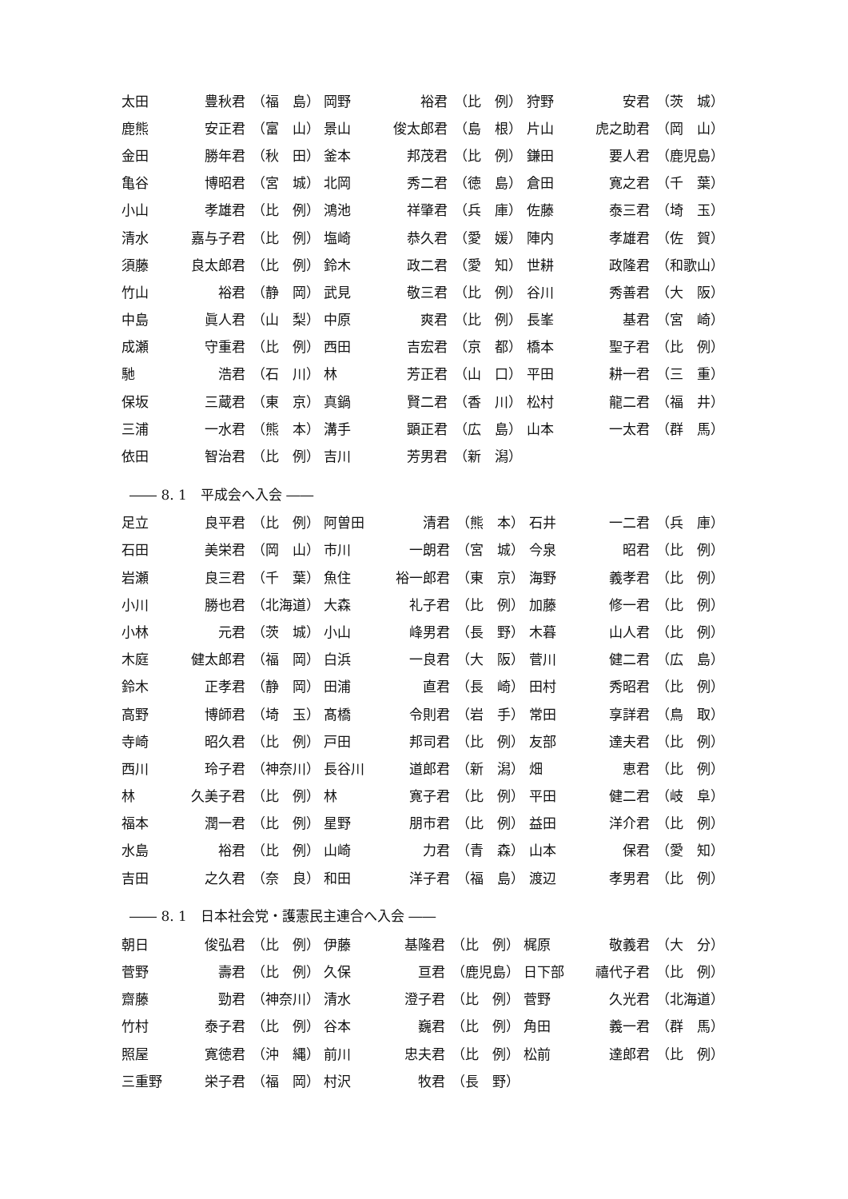| 太田 | 豊秋君 | （福 島） | 岡野 | 裕君 | （比 例） | 狩野 | 安君 | （茨 城） |
| 鹿熊 | 安正君 | （富 山） | 景山 | 俊太郎君 | （島 根） | 片山 | 虎之助君 | （岡 山） |
| 金田 | 勝年君 | （秋 田） | 釜本 | 邦茂君 | （比 例） | 鎌田 | 要人君 | （鹿児島） |
| 亀谷 | 博昭君 | （宮 城） | 北岡 | 秀二君 | （徳 島） | 倉田 | 寛之君 | （千 葉） |
| 小山 | 孝雄君 | （比 例） | 鴻池 | 祥肇君 | （兵 庫） | 佐藤 | 泰三君 | （埼 玉） |
| 清水 | 嘉与子君 | （比 例） | 塩崎 | 恭久君 | （愛 媛） | 陣内 | 孝雄君 | （佐 賀） |
| 須藤 | 良太郎君 | （比 例） | 鈴木 | 政二君 | （愛 知） | 世耕 | 政隆君 | （和歌山） |
| 竹山 | 裕君 | （静 岡） | 武見 | 敬三君 | （比 例） | 谷川 | 秀善君 | （大 阪） |
| 中島 | 眞人君 | （山 梨） | 中原 | 爽君 | （比 例） | 長峯 | 基君 | （宮 崎） |
| 成瀬 | 守重君 | （比 例） | 西田 | 吉宏君 | （京 都） | 橋本 | 聖子君 | （比 例） |
| 馳 | 浩君 | （石 川） | 林 | 芳正君 | （山 口） | 平田 | 耕一君 | （三 重） |
| 保坂 | 三蔵君 | （東 京） | 真鍋 | 賢二君 | （香 川） | 松村 | 龍二君 | （福 井） |
| 三浦 | 一水君 | （熊 本） | 溝手 | 顕正君 | （広 島） | 山本 | 一太君 | （群 馬） |
| 依田 | 智治君 | （比 例） | 吉川 | 芳男君 | （新 潟） | | | |
―― 8. 1　平成会へ入会 ――
| 足立 | 良平君 | （比 例） | 阿曽田 | 清君 | （熊 本） | 石井 | 一二君 | （兵 庫） |
| 石田 | 美栄君 | （岡 山） | 市川 | 一朗君 | （宮 城） | 今泉 | 昭君 | （比 例） |
| 岩瀬 | 良三君 | （千 葉） | 魚住 | 裕一郎君 | （東 京） | 海野 | 義孝君 | （比 例） |
| 小川 | 勝也君 | （北海道） | 大森 | 礼子君 | （比 例） | 加藤 | 修一君 | （比 例） |
| 小林 | 元君 | （茨 城） | 小山 | 峰男君 | （長 野） | 木暮 | 山人君 | （比 例） |
| 木庭 | 健太郎君 | （福 岡） | 白浜 | 一良君 | （大 阪） | 菅川 | 健二君 | （広 島） |
| 鈴木 | 正孝君 | （静 岡） | 田浦 | 直君 | （長 崎） | 田村 | 秀昭君 | （比 例） |
| 高野 | 博師君 | （埼 玉） | 髙橋 | 令則君 | （岩 手） | 常田 | 享詳君 | （鳥 取） |
| 寺崎 | 昭久君 | （比 例） | 戸田 | 邦司君 | （比 例） | 友部 | 達夫君 | （比 例） |
| 西川 | 玲子君 | （神奈川） | 長谷川 | 道郎君 | （新 潟） | 畑 | 恵君 | （比 例） |
| 林 | 久美子君 | （比 例） | 林 | 寛子君 | （比 例） | 平田 | 健二君 | （岐 阜） |
| 福本 | 潤一君 | （比 例） | 星野 | 朋市君 | （比 例） | 益田 | 洋介君 | （比 例） |
| 水島 | 裕君 | （比 例） | 山崎 | 力君 | （青 森） | 山本 | 保君 | （愛 知） |
| 吉田 | 之久君 | （奈 良） | 和田 | 洋子君 | （福 島） | 渡辺 | 孝男君 | （比 例） |
―― 8. 1　日本社会党・護憲民主連合へ入会 ――
| 朝日 | 俊弘君 | （比 例） | 伊藤 | 基隆君 | （比 例） | 梶原 | 敬義君 | （大 分） |
| 菅野 | 壽君 | （比 例） | 久保 | 亘君 | （鹿児島） | 日下部 | 禧代子君 | （比 例） |
| 齋藤 | 勁君 | （神奈川） | 清水 | 澄子君 | （比 例） | 菅野 | 久光君 | （北海道） |
| 竹村 | 泰子君 | （比 例） | 谷本 | 巍君 | （比 例） | 角田 | 義一君 | （群 馬） |
| 照屋 | 寛徳君 | （沖 縄） | 前川 | 忠夫君 | （比 例） | 松前 | 達郎君 | （比 例） |
| 三重野 | 栄子君 | （福 岡） | 村沢 | 牧君 | （長 野） | | | |